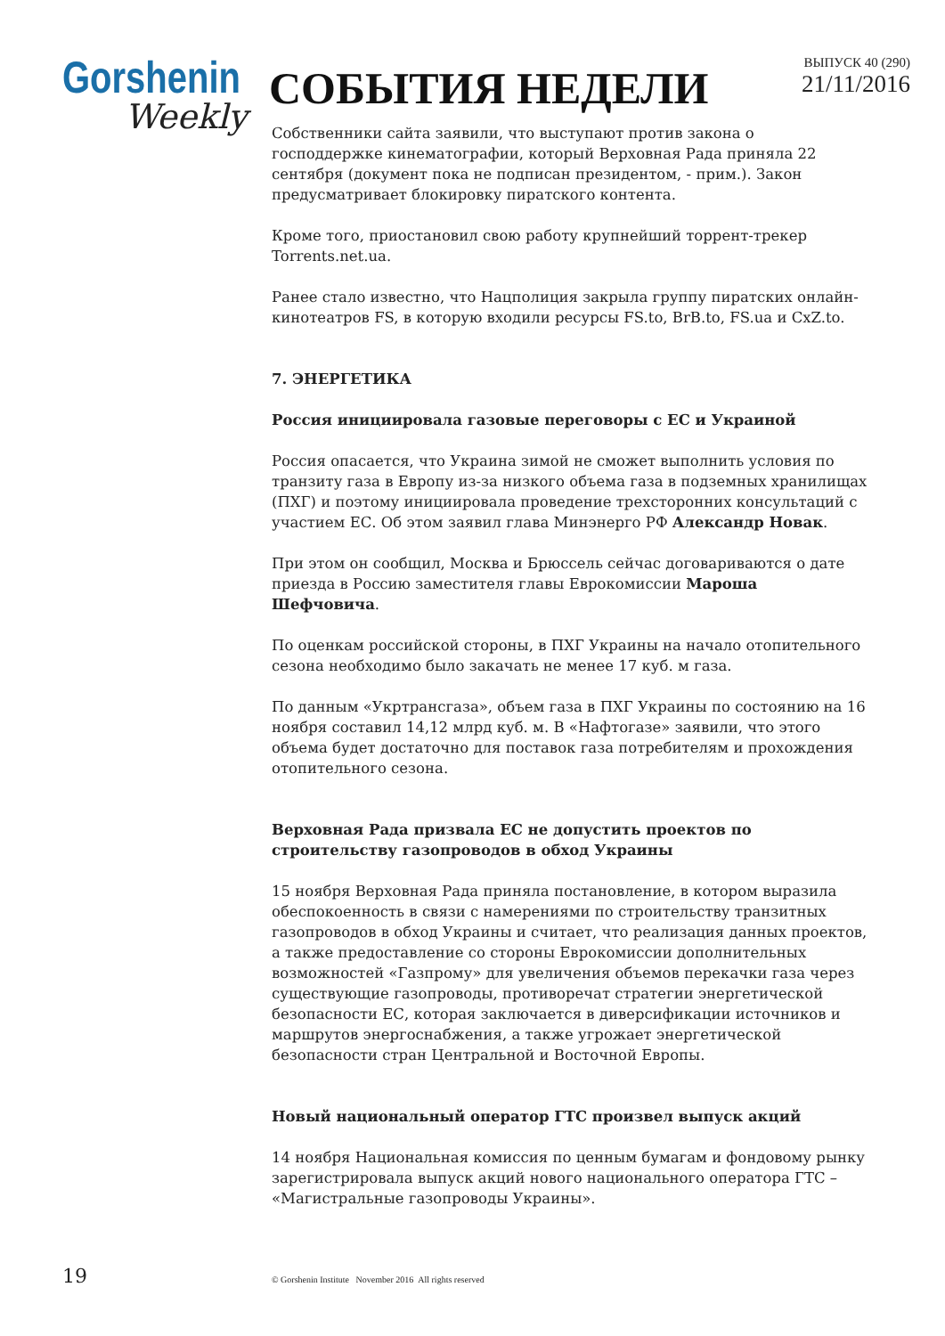Gorshenin
Weekly
СОБЫТИЯ НЕДЕЛИ
ВЫПУСК 40 (290)
21/11/2016
Собственники сайта заявили, что выступают против закона о господдержке кинематографии, который Верховная Рада приняла 22 сентября (документ пока не подписан президентом, - прим.). Закон предусматривает блокировку пиратского контента.
Кроме того, приостановил свою работу крупнейший торрент-трекер Torrents.net.ua.
Ранее стало известно, что Нацполиция закрыла группу пиратских онлайн-кинотеатров FS, в которую входили ресурсы FS.to, BrB.to, FS.ua и CxZ.to.
7. ЭНЕРГЕТИКА
Россия инициировала газовые переговоры с ЕС и Украиной
Россия опасается, что Украина зимой не сможет выполнить условия по транзиту газа в Европу из-за низкого объема газа в подземных хранилищах (ПХГ) и поэтому инициировала проведение трехсторонних консультаций с участием ЕС. Об этом заявил глава Минэнерго РФ Александр Новак.
При этом он сообщил, Москва и Брюссель сейчас договариваются о дате приезда в Россию заместителя главы Еврокомиссии Мароша Шефчовича.
По оценкам российской стороны, в ПХГ Украины на начало отопительного сезона необходимо было закачать не менее 17 куб. м газа.
По данным «Укртрансгаза», объем газа в ПХГ Украины по состоянию на 16 ноября составил 14,12 млрд куб. м. В «Нафтогазе» заявили, что этого объема будет достаточно для поставок газа потребителям и прохождения отопительного сезона.
Верховная Рада призвала ЕС не допустить проектов по строительству газопроводов в обход Украины
15 ноября Верховная Рада приняла постановление, в котором выразила обеспокоенность в связи с намерениями по строительству транзитных газопроводов в обход Украины и считает, что реализация данных проектов, а также предоставление со стороны Еврокомиссии дополнительных возможностей «Газпрому» для увеличения объемов перекачки газа через существующие газопроводы, противоречат стратегии энергетической безопасности ЕС, которая заключается в диверсификации источников и маршрутов энергоснабжения, а также угрожает энергетической безопасности стран Центральной и Восточной Европы.
Новый национальный оператор ГТС произвел выпуск акций
14 ноября Национальная комиссия по ценным бумагам и фондовому рынку зарегистрировала выпуск акций нового национального оператора ГТС – «Магистральные газопроводы Украины».
19
© Gorshenin Institute November 2016 All rights reserved